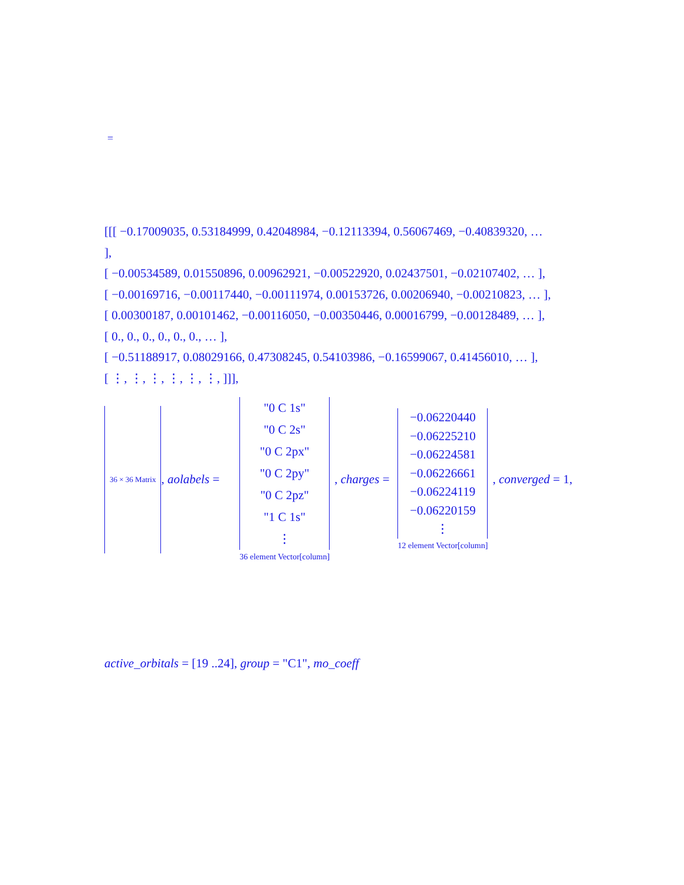=
[[[ −0.17009035, 0.53184999, 0.42048984, −0.12113394, 0.56067469, −0.40839320, …
],
[ −0.00534589, 0.01550896, 0.00962921, −0.00522920, 0.02437501, −0.02107402, … ],
[ −0.00169716, −0.00117440, −0.00111974, 0.00153726, 0.00206940, −0.00210823, … ],
[ 0.00300187, 0.00101462, −0.00116050, −0.00350446, 0.00016799, −0.00128489, … ],
[ 0., 0., 0., 0., 0., 0., … ],
[ −0.51188917, 0.08029166, 0.47308245, 0.54103986, −0.16599067, 0.41456010, … ],
[ ⋮, ⋮, ⋮, ⋮, ⋮, ⋮, ]]],
36 × 36 Matrix
, aolabels =
"0 C 1s"
"0 C 2s"
"0 C 2px"
"0 C 2py"
"0 C 2pz"
"1 C 1s"
⋮
36 element Vector[column]
, charges =
−0.06220440
−0.06225210
−0.06224581
−0.06226661
−0.06224119
−0.06220159
⋮
12 element Vector[column]
, converged = 1,
active_orbitals = [19 ..24], group = "C1", mo_coeff